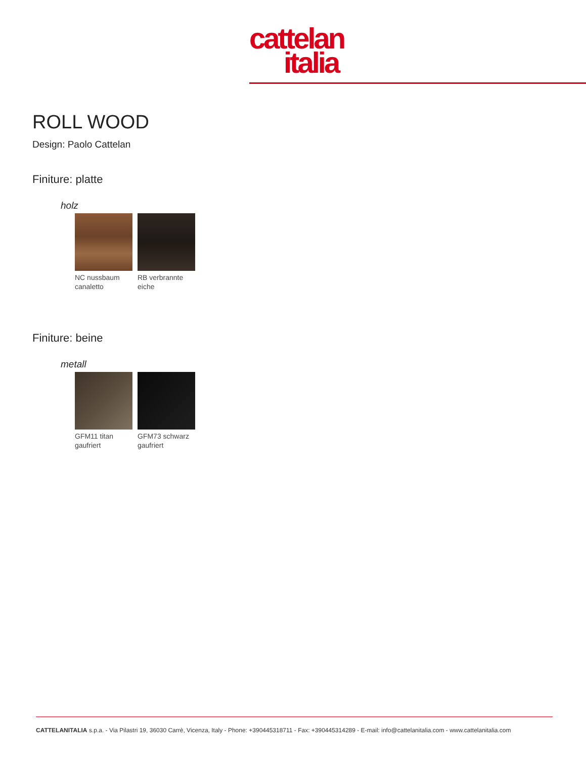cattelan
italia
ROLL WOOD
Design: Paolo Cattelan
Finiture: platte
holz
NC nussbaum canaletto
RB verbrannte eiche
Finiture: beine
metall
GFM11 titan gaufriert
GFM73 schwarz gaufriert
CATTELANITALIA s.p.a. - Via Pilastri 19, 36030 Carrè, Vicenza, Italy - Phone: +390445318711 - Fax: +390445314289 - E-mail: info@cattelanitalia.com - www.cattelanitalia.com